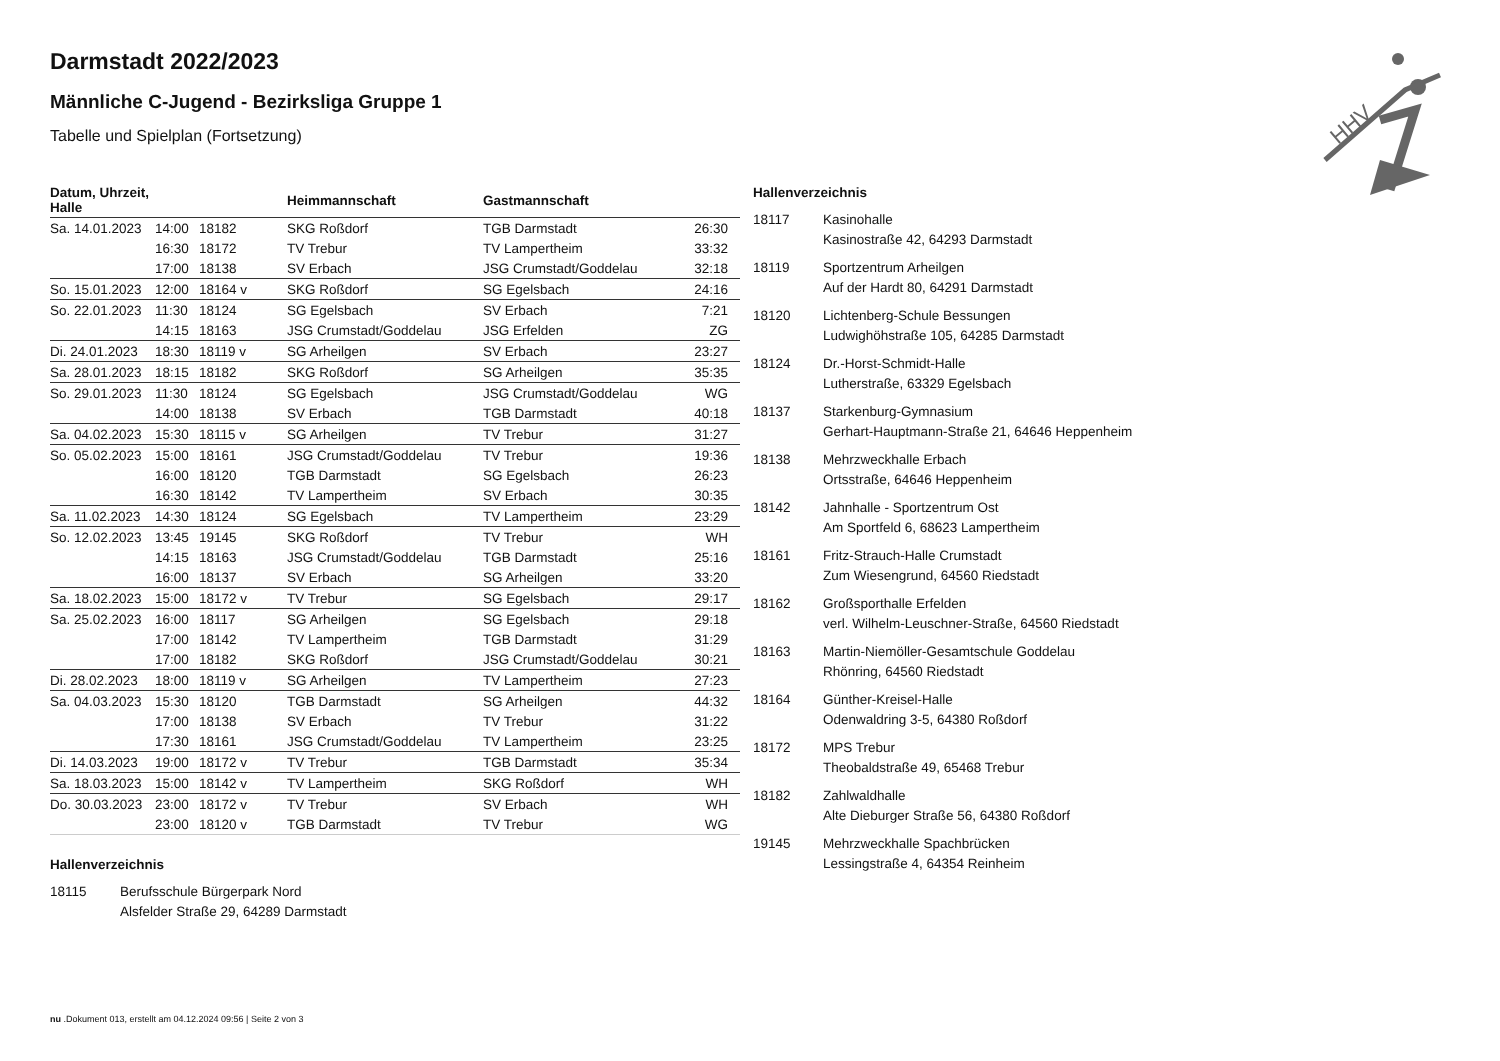Darmstadt 2022/2023
Männliche C-Jugend - Bezirksliga Gruppe 1
Tabelle und Spielplan (Fortsetzung)
| Datum, Uhrzeit, Halle | | | Heimmannschaft | Gastmannschaft | |
| --- | --- | --- | --- | --- | --- |
| Sa. 14.01.2023 | 14:00 | 18182 | SKG Roßdorf | TGB Darmstadt | 26:30 |
| | 16:30 | 18172 | TV Trebur | TV Lampertheim | 33:32 |
| | 17:00 | 18138 | SV Erbach | JSG Crumstadt/Goddelau | 32:18 |
| So. 15.01.2023 | 12:00 | 18164 v | SKG Roßdorf | SG Egelsbach | 24:16 |
| So. 22.01.2023 | 11:30 | 18124 | SG Egelsbach | SV Erbach | 7:21 |
| | 14:15 | 18163 | JSG Crumstadt/Goddelau | JSG Erfelden | ZG |
| Di. 24.01.2023 | 18:30 | 18119 v | SG Arheilgen | SV Erbach | 23:27 |
| Sa. 28.01.2023 | 18:15 | 18182 | SKG Roßdorf | SG Arheilgen | 35:35 |
| So. 29.01.2023 | 11:30 | 18124 | SG Egelsbach | JSG Crumstadt/Goddelau | WG |
| | 14:00 | 18138 | SV Erbach | TGB Darmstadt | 40:18 |
| Sa. 04.02.2023 | 15:30 | 18115 v | SG Arheilgen | TV Trebur | 31:27 |
| So. 05.02.2023 | 15:00 | 18161 | JSG Crumstadt/Goddelau | TV Trebur | 19:36 |
| | 16:00 | 18120 | TGB Darmstadt | SG Egelsbach | 26:23 |
| | 16:30 | 18142 | TV Lampertheim | SV Erbach | 30:35 |
| Sa. 11.02.2023 | 14:30 | 18124 | SG Egelsbach | TV Lampertheim | 23:29 |
| So. 12.02.2023 | 13:45 | 19145 | SKG Roßdorf | TV Trebur | WH |
| | 14:15 | 18163 | JSG Crumstadt/Goddelau | TGB Darmstadt | 25:16 |
| | 16:00 | 18137 | SV Erbach | SG Arheilgen | 33:20 |
| Sa. 18.02.2023 | 15:00 | 18172 v | TV Trebur | SG Egelsbach | 29:17 |
| Sa. 25.02.2023 | 16:00 | 18117 | SG Arheilgen | SG Egelsbach | 29:18 |
| | 17:00 | 18142 | TV Lampertheim | TGB Darmstadt | 31:29 |
| | 17:00 | 18182 | SKG Roßdorf | JSG Crumstadt/Goddelau | 30:21 |
| Di. 28.02.2023 | 18:00 | 18119 v | SG Arheilgen | TV Lampertheim | 27:23 |
| Sa. 04.03.2023 | 15:30 | 18120 | TGB Darmstadt | SG Arheilgen | 44:32 |
| | 17:00 | 18138 | SV Erbach | TV Trebur | 31:22 |
| | 17:30 | 18161 | JSG Crumstadt/Goddelau | TV Lampertheim | 23:25 |
| Di. 14.03.2023 | 19:00 | 18172 v | TV Trebur | TGB Darmstadt | 35:34 |
| Sa. 18.03.2023 | 15:00 | 18142 v | TV Lampertheim | SKG Roßdorf | WH |
| Do. 30.03.2023 | 23:00 | 18172 v | TV Trebur | SV Erbach | WH |
| | 23:00 | 18120 v | TGB Darmstadt | TV Trebur | WG |
Hallenverzeichnis
18115 Berufsschule Bürgerpark Nord
Alsfelder Straße 29, 64289 Darmstadt
Hallenverzeichnis
18117 Kasinohalle
Kasinostraße 42, 64293 Darmstadt
18119 Sportzentrum Arheilgen
Auf der Hardt 80, 64291 Darmstadt
18120 Lichtenberg-Schule Bessungen
Ludwighöhstraße 105, 64285 Darmstadt
18124 Dr.-Horst-Schmidt-Halle
Lutherstraße, 63329 Egelsbach
18137 Starkenburg-Gymnasium
Gerhart-Hauptmann-Straße 21, 64646 Heppenheim
18138 Mehrzweckhalle Erbach
Ortsstraße, 64646 Heppenheim
18142 Jahnhalle - Sportzentrum Ost
Am Sportfeld 6, 68623 Lampertheim
18161 Fritz-Strauch-Halle Crumstadt
Zum Wiesengrund, 64560 Riedstadt
18162 Großsporthalle Erfelden
verl. Wilhelm-Leuschner-Straße, 64560 Riedstadt
18163 Martin-Niemöller-Gesamtschule Goddelau
Rhönring, 64560 Riedstadt
18164 Günther-Kreisel-Halle
Odenwaldring 3-5, 64380 Roßdorf
18172 MPS Trebur
Theobaldstraße 49, 65468 Trebur
18182 Zahlwaldhalle
Alte Dieburger Straße 56, 64380 Roßdorf
19145 Mehrzweckhalle Spachbrücken
Lessingstraße 4, 64354 Reinheim
HHV
nu .Dokument 013, erstellt am 04.12.2024 09:56 | Seite 2 von 3